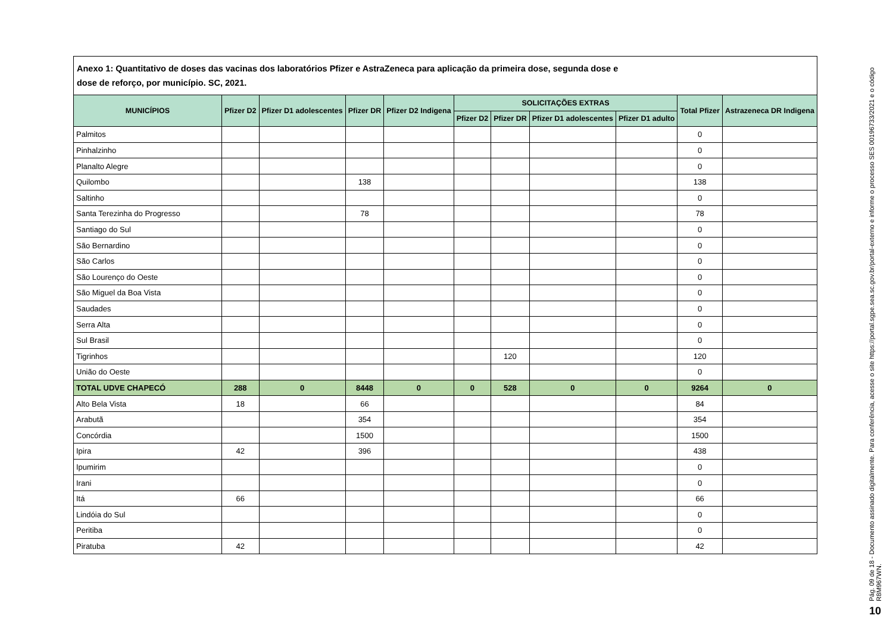Anexo 1: Quantitativo de doses das vacinas dos laboratórios Pfizer e AstraZeneca para aplicação da primeira dose, segunda dose e
dose de reforço, por município. SC, 2021.
| MUNICÍPIOS | Pfizer D2 | Pfizer D1 adolescentes | Pfizer DR | Pfizer D2 Indigena | SOLICITAÇÕES EXTRAS | | | | Total Pfizer | Astrazeneca DR Indigena |
| --- | --- | --- | --- | --- | --- | --- | --- | --- | --- | --- |
| | | | | | Pfizer D2 | Pfizer DR | Pfizer D1 adolescentes | Pfizer D1 adulto | | |
| Palmitos | | | | | | | | | 0 | |
| Pinhalzinho | | | | | | | | | 0 | |
| Planalto Alegre | | | | | | | | | 0 | |
| Quilombo | | | 138 | | | | | | 138 | |
| Saltinho | | | | | | | | | 0 | |
| Santa Terezinha do Progresso | | | 78 | | | | | | 78 | |
| Santiago do Sul | | | | | | | | | 0 | |
| São Bernardino | | | | | | | | | 0 | |
| São Carlos | | | | | | | | | 0 | |
| São Lourenço do Oeste | | | | | | | | | 0 | |
| São Miguel da Boa Vista | | | | | | | | | 0 | |
| Saudades | | | | | | | | | 0 | |
| Serra Alta | | | | | | | | | 0 | |
| Sul Brasil | | | | | | | | | 0 | |
| Tigrinhos | | | | | | 120 | | | 120 | |
| União do Oeste | | | | | | | | | 0 | |
| TOTAL UDVE CHAPECÓ | 288 | 0 | 8448 | 0 | 0 | 528 | 0 | 0 | 9264 | 0 |
| Alto Bela Vista | 18 | | 66 | | | | | | 84 | |
| Arabutã | | | 354 | | | | | | 354 | |
| Concórdia | | | 1500 | | | | | | 1500 | |
| Ipira | 42 | | 396 | | | | | | 438 | |
| Ipumirim | | | | | | | | | 0 | |
| Irani | | | | | | | | | 0 | |
| Itá | 66 | | | | | | | | 66 | |
| Lindóia do Sul | | | | | | | | | 0 | |
| Peritiba | | | | | | | | | 0 | |
| Piratuba | 42 | | | | | | | | 42 | |
Pág. 09 de 18 - Documento assinado digitalmente. Para conferência, acesse o site https://portal.sgpe.sea.sc.gov.br/portal-externo e informe o processo SES 00196733/2021 e o código R8M967WN.
10